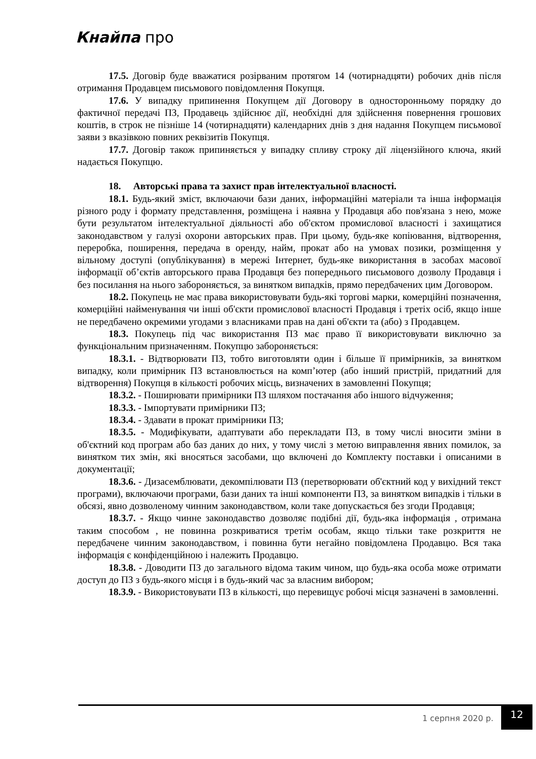Кнайпа про
17.5. Договір буде вважатися розірваним протягом 14 (чотирнадцяти) робочих днів після отримання Продавцем письмового повідомлення Покупця.
17.6. У випадку припинення Покупцем дії Договору в односторонньому порядку до фактичної передачі ПЗ, Продавець здійснює дії, необхідні для здійснення повернення грошових коштів, в строк не пізніше 14 (чотирнадцяти) календарних днів з дня надання Покупцем письмової заяви з вказівкою повних реквізитів Покупця.
17.7. Договір також припиняється у випадку спливу строку дії ліцензійного ключа, який надається Покупцю.
18. Авторські права та захист прав інтелектуальної власності.
18.1. Будь-який зміст, включаючи бази даних, інформаційні матеріали та інша інформація різного роду і формату представлення, розміщена і наявна у Продавця або пов'язана з нею, може бути результатом інтелектуальної діяльності або об'єктом промислової власності і захищатися законодавством у галузі охорони авторських прав. При цьому, будь-яке копіювання, відтворення, переробка, поширення, передача в оренду, найм, прокат або на умовах позики, розміщення у вільному доступі (опублікування) в мережі Інтернет, будь-яке використання в засобах масової інформації об’єктів авторського права Продавця без попереднього письмового дозволу Продавця і без посилання на нього забороняється, за винятком випадків, прямо передбачених цим Договором.
18.2. Покупець не має права використовувати будь-які торгові марки, комерційні позначення, комерційні найменування чи інші об'єкти промислової власності Продавця і третіх осіб, якщо інше не передбачено окремими угодами з власниками прав на дані об'єкти та (або) з Продавцем.
18.3. Покупець під час використання ПЗ має право її використовувати виключно за функціональним призначенням. Покупцю забороняється:
18.3.1. - Відтворювати ПЗ, тобто виготовляти один і більше її примірників, за винятком випадку, коли примірник ПЗ встановлюється на комп’ютер (або інший пристрій, придатний для відтворення) Покупця в кількості робочих місць, визначених в замовленні Покупця;
18.3.2. - Поширювати примірники ПЗ шляхом постачання або іншого відчуження;
18.3.3. - Імпортувати примірники ПЗ;
18.3.4. - Здавати в прокат примірники ПЗ;
18.3.5. - Модифікувати, адаптувати або перекладати ПЗ, в тому числі вносити зміни в об'єктний код програм або баз даних до них, у тому числі з метою виправлення явних помилок, за винятком тих змін, які вносяться засобами, що включені до Комплекту поставки і описаними в документації;
18.3.6. - Дизасемблювати, декомпілювати ПЗ (перетворювати об'єктний код у вихідний текст програми), включаючи програми, бази даних та інші компоненти ПЗ, за винятком випадків і тільки в обсязі, явно дозволеному чинним законодавством, коли таке допускається без згоди Продавця;
18.3.7. - Якщо чинне законодавство дозволяє подібні дії, будь-яка інформація , отримана таким способом , не повинна розкриватися третім особам, якщо тільки таке розкриття не передбачене чинним законодавством, і повинна бути негайно повідомлена Продавцю. Вся така інформація є конфіденційною і належить Продавцю.
18.3.8. - Доводити ПЗ до загального відома таким чином, що будь-яка особа може отримати доступ до ПЗ з будь-якого місця і в будь-який час за власним вибором;
18.3.9. - Використовувати ПЗ в кількості, що перевищує робочі місця зазначені в замовленні.
1 серпня 2020 р.
12